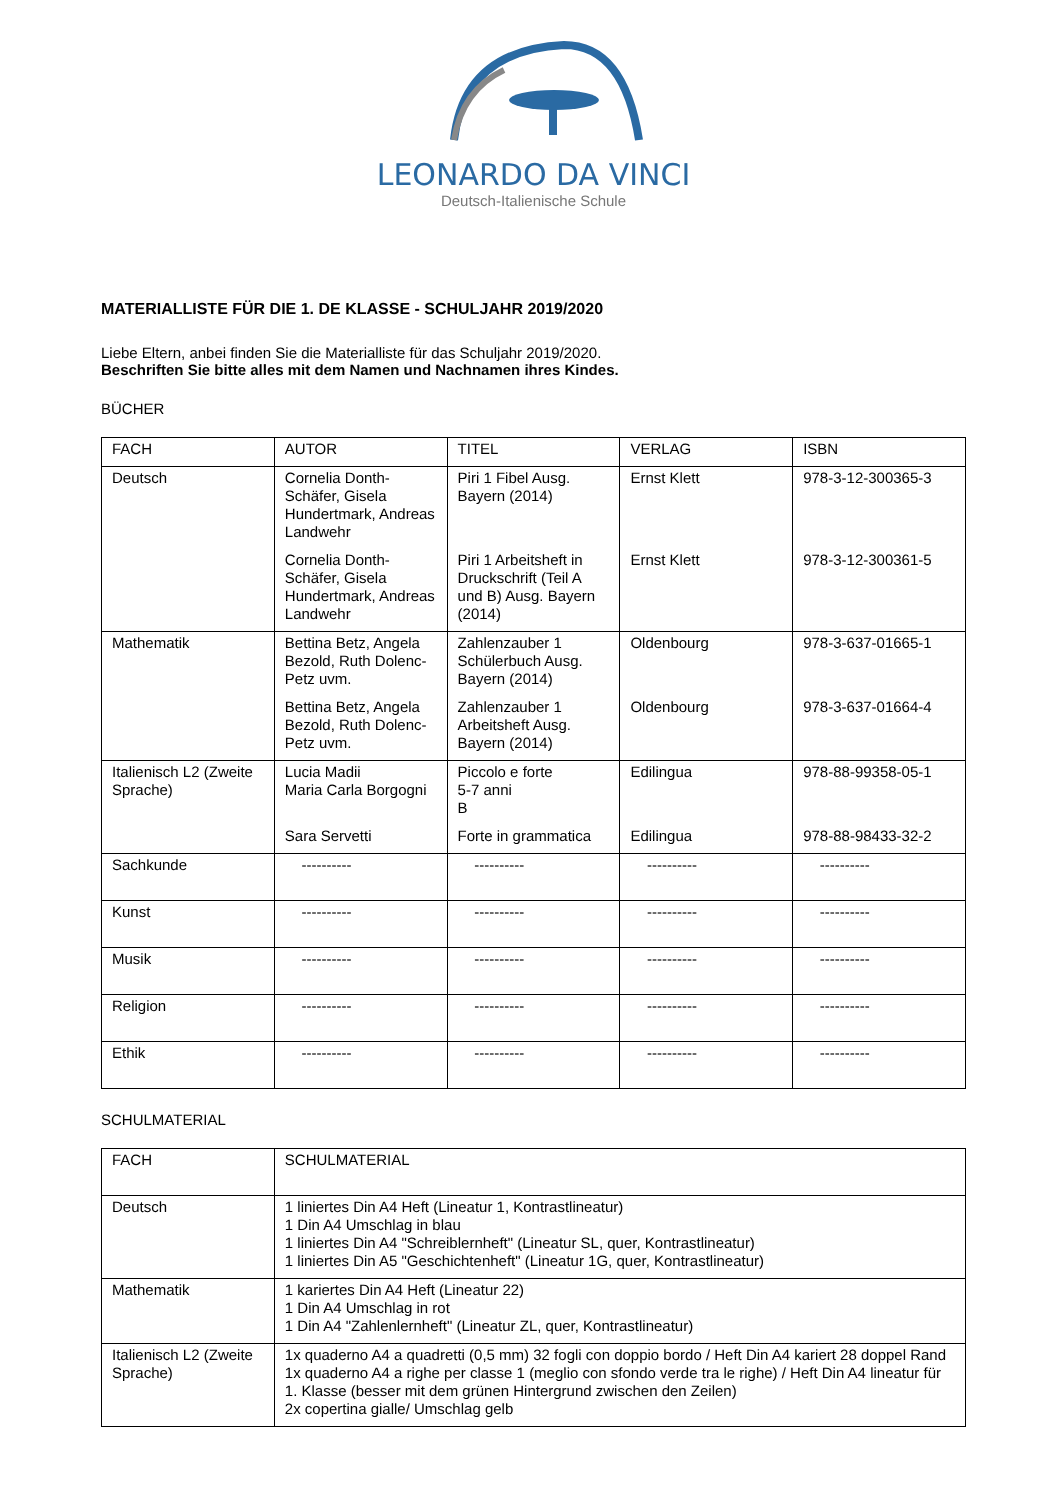LEONARDO DA VINCI
Deutsch-Italienische Schule
MATERIALLISTE FÜR DIE 1. DE KLASSE - SCHULJAHR 2019/2020
Liebe Eltern, anbei finden Sie die Materialliste für das Schuljahr 2019/2020.
Beschriften Sie bitte alles mit dem Namen und Nachnamen ihres Kindes.
BÜCHER
| FACH | AUTOR | TITEL | VERLAG | ISBN |
| --- | --- | --- | --- | --- |
| Deutsch | Cornelia Donth-Schäfer, Gisela Hundertmark, Andreas Landwehr Cornelia Donth-Schäfer, Gisela Hundertmark, Andreas Landwehr | Piri 1 Fibel Ausg. Bayern (2014) Piri 1 Arbeitsheft in Druckschrift (Teil A und B) Ausg. Bayern (2014) | Ernst Klett Ernst Klett | 978-3-12-300365-3 978-3-12-300361-5 |
| Mathematik | Bettina Betz, Angela Bezold, Ruth Dolenc-Petz uvm. Bettina Betz, Angela Bezold, Ruth Dolenc-Petz uvm. | Zahlenzauber 1 Schülerbuch Ausg. Bayern (2014) Zahlenzauber 1 Arbeitsheft Ausg. Bayern (2014) | Oldenbourg Oldenbourg | 978-3-637-01665-1 978-3-637-01664-4 |
| Italienisch L2 (Zweite Sprache) | Lucia Madii Maria Carla Borgogni Sara Servetti | Piccolo e forte 5-7 anni B Forte in grammatica | Edilingua Edilingua | 978-88-99358-05-1 978-88-98433-32-2 |
| Sachkunde | ---------- | ---------- | ---------- | ---------- |
| Kunst | ---------- | ---------- | ---------- | ---------- |
| Musik | ---------- | ---------- | ---------- | ---------- |
| Religion | ---------- | ---------- | ---------- | ---------- |
| Ethik | ---------- | ---------- | ---------- | ---------- |
SCHULMATERIAL
| FACH | SCHULMATERIAL |
| --- | --- |
| Deutsch | 1 liniertes Din A4 Heft (Lineatur 1, Kontrastlineatur) 1 Din A4 Umschlag in blau 1 liniertes Din A4 "Schreiblernheft" (Lineatur SL, quer, Kontrastlineatur) 1 liniertes Din A5 "Geschichtenheft" (Lineatur 1G, quer, Kontrastlineatur) |
| Mathematik | 1 kariertes Din A4 Heft (Lineatur 22) 1 Din A4 Umschlag in rot 1 Din A4 "Zahlenlernheft" (Lineatur ZL, quer, Kontrastlineatur) |
| Italienisch L2 (Zweite Sprache) | 1x quaderno A4 a quadretti (0,5 mm) 32 fogli con doppio bordo / Heft Din A4 kariert 28 doppel Rand 1x quaderno A4 a righe per classe 1 (meglio con sfondo verde tra le righe) / Heft Din A4 lineatur für 1. Klasse (besser mit dem grünen Hintergrund zwischen den Zeilen) 2x copertina gialle/ Umschlag gelb |